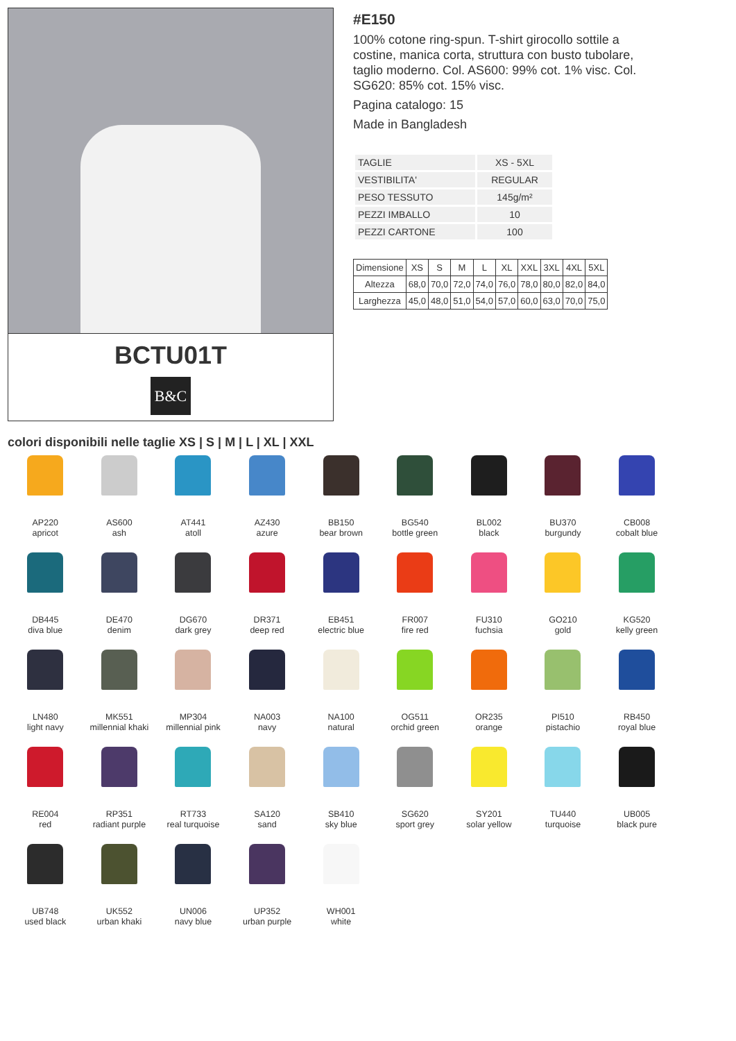BCTU01T
B&C
#E150
100% cotone ring-spun. T-shirt girocollo sottile a costine, manica corta, struttura con busto tubolare, taglio moderno. Col. AS600: 99% cot. 1% visc. Col. SG620: 85% cot. 15% visc.
Pagina catalogo: 15
Made in Bangladesh
| TAGLIE | XS - 5XL |
| VESTIBILITA' | REGULAR |
| PESO TESSUTO | 145g/m² |
| PEZZI IMBALLO | 10 |
| PEZZI CARTONE | 100 |
| Dimensione | XS | S | M | L | XL | XXL | 3XL | 4XL | 5XL |
| --- | --- | --- | --- | --- | --- | --- | --- | --- | --- |
| Altezza | 68,0 | 70,0 | 72,0 | 74,0 | 76,0 | 78,0 | 80,0 | 82,0 | 84,0 |
| Larghezza | 45,0 | 48,0 | 51,0 | 54,0 | 57,0 | 60,0 | 63,0 | 70,0 | 75,0 |
colori disponibili nelle taglie XS | S | M | L | XL | XXL
AP220
apricot
AS600
ash
AT441
atoll
AZ430
azure
BB150
bear brown
BG540
bottle green
BL002
black
BU370
burgundy
CB008
cobalt blue
DB445
diva blue
DE470
denim
DG670
dark grey
DR371
deep red
EB451
electric blue
FR007
fire red
FU310
fuchsia
GO210
gold
KG520
kelly green
LN480
light navy
MK551
millennial khaki
MP304
millennial pink
NA003
navy
NA100
natural
OG511
orchid green
OR235
orange
PI510
pistachio
RB450
royal blue
RE004
red
RP351
radiant purple
RT733
real turquoise
SA120
sand
SB410
sky blue
SG620
sport grey
SY201
solar yellow
TU440
turquoise
UB005
black pure
UB748
used black
UK552
urban khaki
UN006
navy blue
UP352
urban purple
WH001
white